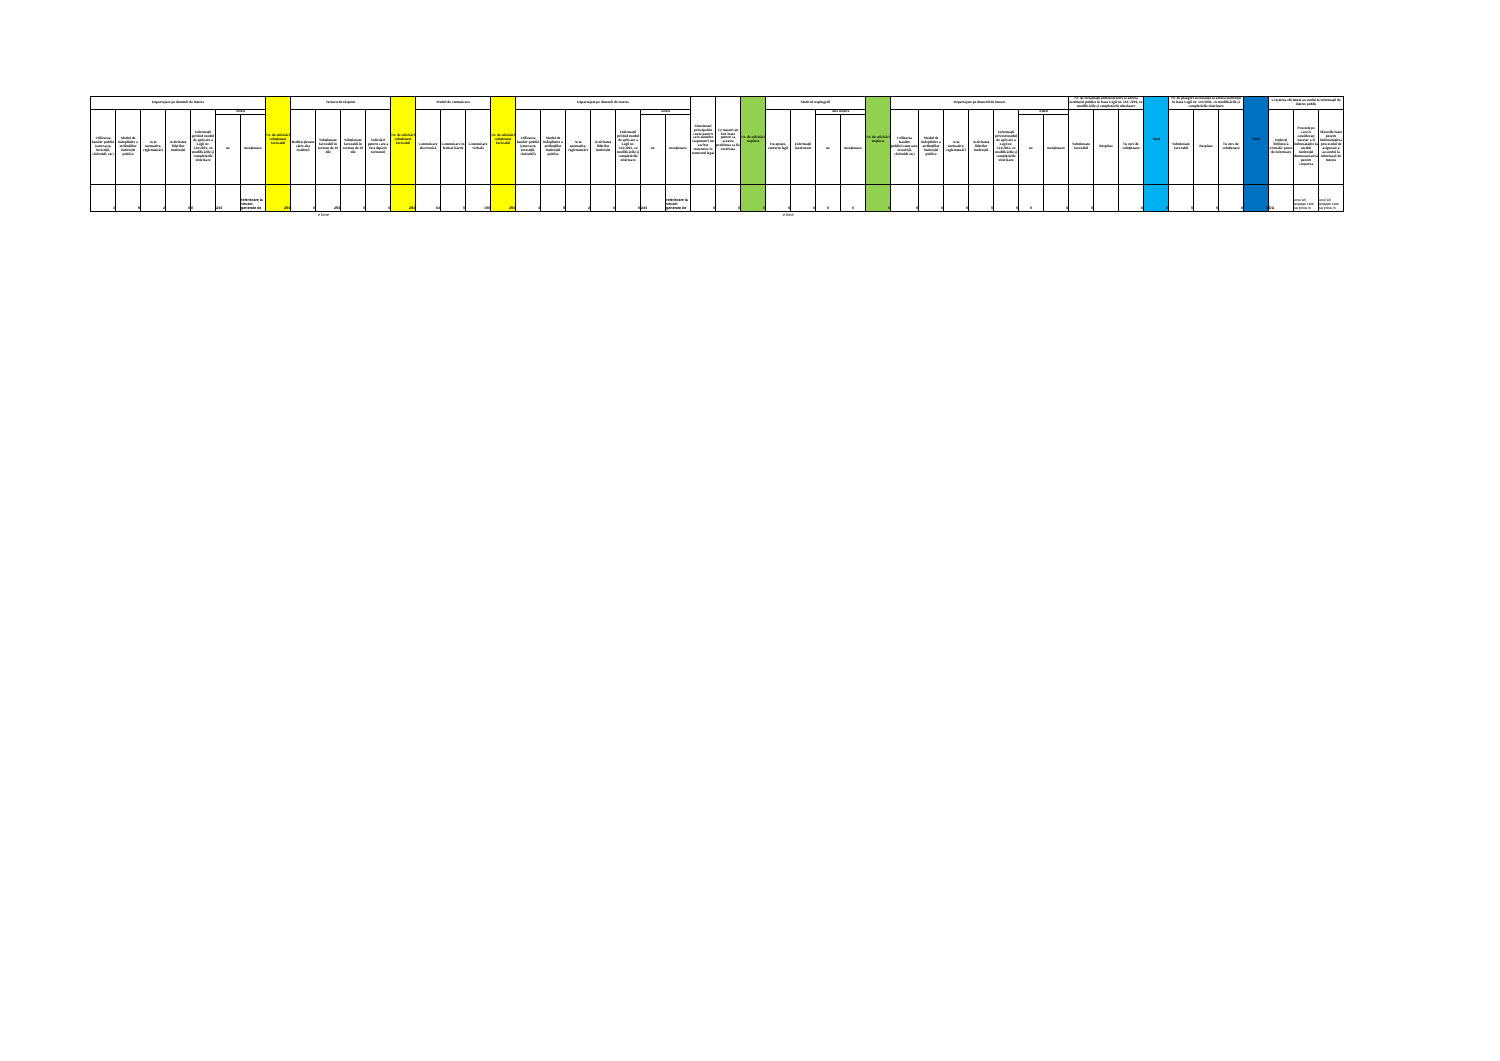| Departajare pe domenii de interes | | | | | | | Nr. de solicitări soluționate favorabil | Termen de răspuns | | | | Nr. de solicitări soluționate favorabil | Modul de comunicare | | | Nr. de solicitări soluționate favorabil | Departajate pe domenii de interes | | | | | | | Mentionati principalele cauze pentru care anumite raspunsuri nu au fost transmise in termenul legal | Ce masuri au fost luate pentru ca aceasta problema sa fie rezolvata | Nr. de solicitări respinse | Motivul respingerii | | | | Nr. de solicitări respinse | Departajate pe domenii de interes | | | | | | | Nr. de reclamații administrative la adresa instituției publice în baza Legii nr. 544/ 2001, cu modificările și completările ulterioare | | | Total | Nr. de plângeri în instanță la adresa instituției în baza Legii nr. 544/2001, cu modificările și completările ulterioare | | | Total | Creșterea eficienței accesului la informații de interes public | | |
| --- | --- | --- | --- | --- | --- | --- | --- | --- | --- | --- | --- | --- | --- | --- | --- | --- | --- | --- | --- | --- | --- | --- | --- | --- | --- | --- | --- | --- | --- | --- | --- | --- | --- | --- | --- | --- | --- | --- | --- | --- | --- | --- | --- | --- | --- | --- | --- | --- | --- |
| Utilizarea banilor publici (contracte, investiții, cheltuieli, etc) | Modul de îndeplinire a atribuțiilor instituției publice | Acte normative, reglementări | Activitatea liderilor instituției | Informații privind modul de aplicare a Legii nr. 544/2001, cu modificările și completările ulterioare | Altele | | | Redirecționate către alte instituții | Soluționate favorabil în termen de 10 zile | Soluționate favorabil în termen de 30 zile | Solicitări pentru care a fost depășit termenul | | Comunicare electronică | Comunicare în format hârtie | Comunicare verbală | | Utilizarea banilor publici (contracte, investiții, cheltuieli) | Modul de îndeplinire a atribuțiilor instituției publice | Acte normative, reglementări | Activitatea liderilor instituției | Informații privind modul de aplicare a Legii nr. 544/2001, cu modificările și completările ulterioare | Altele | | | | | Exceptate, conform legii | Informații inexistente | Alte motive | | | Utilizarea banilor publici(contracte, investiții, cheltuieli etc) | Modul de îndeplinire a atribuțiilor instituției publice | Acte normative, reglementări | Activitatea liderilor instituției | Informații privind modul de aplicare a Legii nr. 544/2001, cu modificările și completările ulterioare | Altele | | Soluționate favorabil | Respinse | În curs de soluționare | | Soluționate favorabil | Respinse | În curs de soluționare | | Dețineți bibliotecă virtuală/ punct de informare | Punctele pe care le considerați necesar a fi îmbunătățite la nivelul instituției dumneavoastră pentru creșterea | Măsurile luate pentru îmbunătățirea procesului de asigurare a accesului la informații de interes |
| | | | | | nr. | menționare | | | | | | | | | | | | | | | | nr. | menționare | | | | | | nr. | menționare | | | | | | | nr. | menționare | | | | | | | | | | | |
| 3 | 5 | 2 | 0 | 0 | 244 | referitoare la situatii generate de | 254 | 0 | 254 | 0 | 0 | 254 | 64 | 0 | 190 | 254 | 3 | 5 | 2 | 0 | 0 | 244 | referitoare la situatii generate de | 0 | 0 | 0 | 0 | 0 | 0 | 0 | 0 | 0 | 0 | 0 | 0 | 0 | 0 | 0 | 0 | | 0 | 0 | 0 | 0 | 0 | 0 | DA | unui alt angajat care sa preia in | unui alt angajat care sa preia in |
e bine e bine